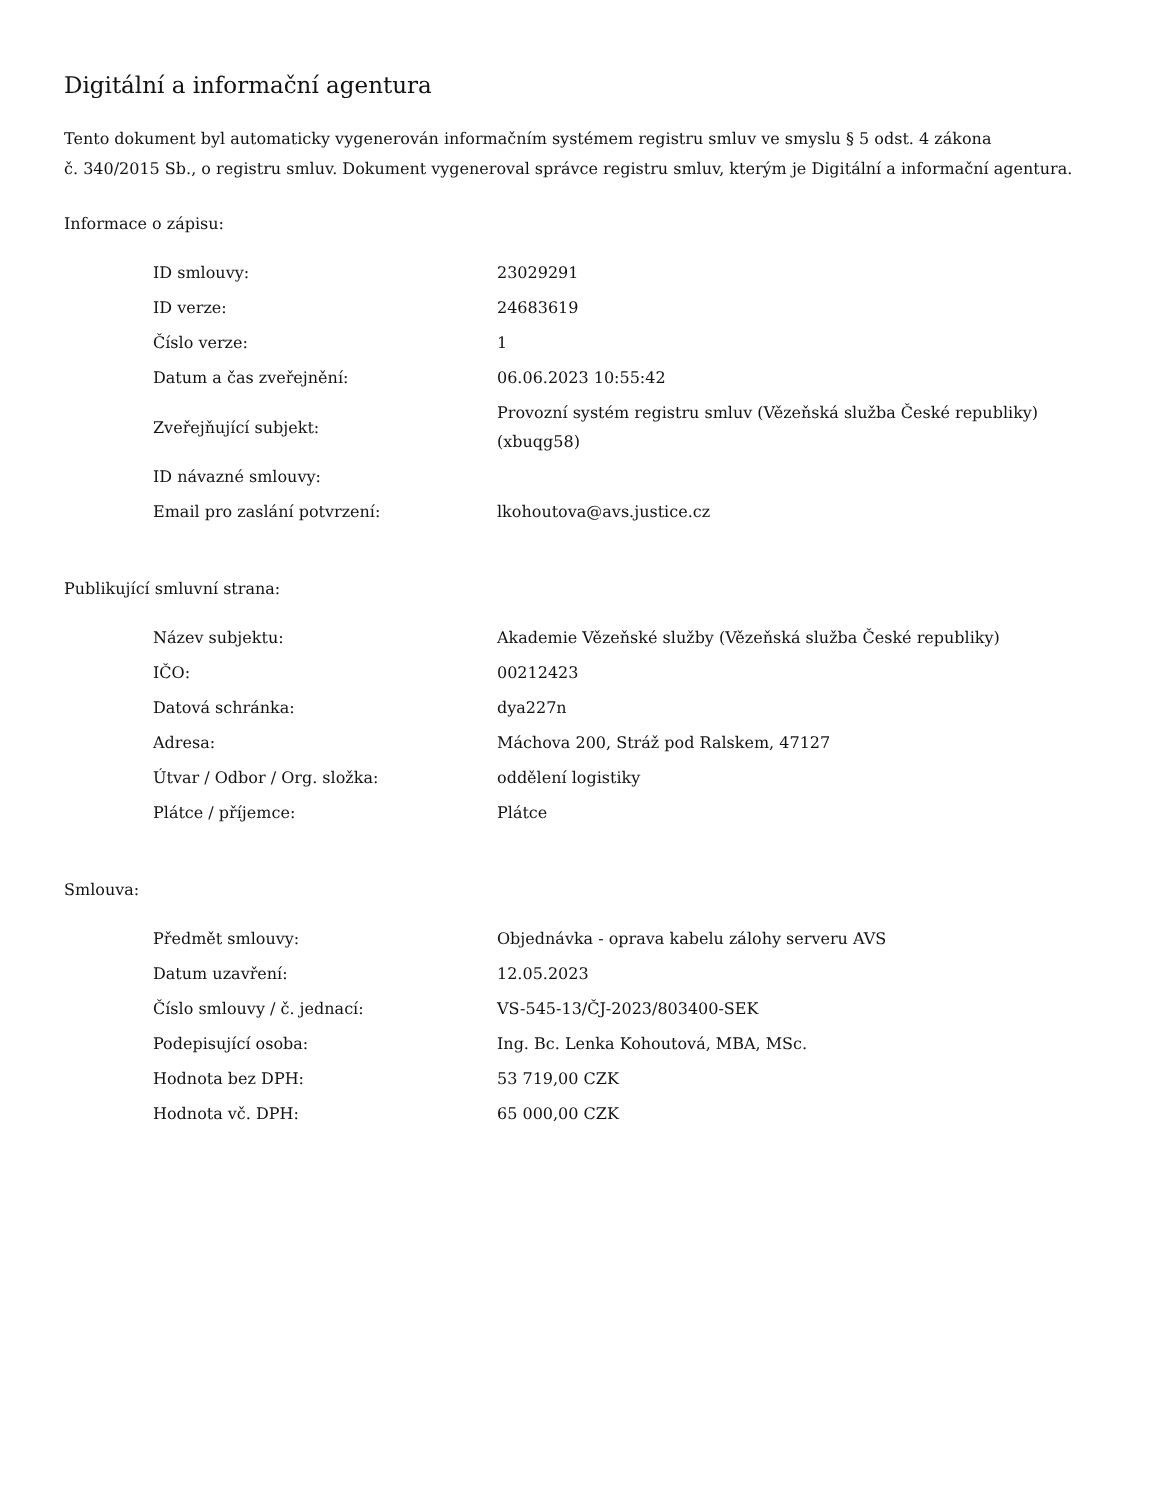Digitální a informační agentura
Tento dokument byl automaticky vygenerován informačním systémem registru smluv ve smyslu § 5 odst. 4 zákona
č. 340/2015 Sb., o registru smluv. Dokument vygeneroval správce registru smluv, kterým je Digitální a informační agentura.
Informace o zápisu:
| ID smlouvy: | 23029291 |
| ID verze: | 24683619 |
| Číslo verze: | 1 |
| Datum a čas zveřejnění: | 06.06.2023 10:55:42 |
| Zveřejňující subjekt: | Provozní systém registru smluv (Vězeňská služba České republiky) (xbuqg58) |
| ID návazné smlouvy: | |
| Email pro zaslání potvrzení: | lkohoutova@avs.justice.cz |
Publikující smluvní strana:
| Název subjektu: | Akademie Vězeňské služby (Vězeňská služba České republiky) |
| IČO: | 00212423 |
| Datová schránka: | dya227n |
| Adresa: | Máchova 200, Stráž pod Ralskem, 47127 |
| Útvar / Odbor / Org. složka: | oddělení logistiky |
| Plátce / příjemce: | Plátce |
Smlouva:
| Předmět smlouvy: | Objednávka - oprava kabelu zálohy serveru AVS |
| Datum uzavření: | 12.05.2023 |
| Číslo smlouvy / č. jednací: | VS-545-13/ČJ-2023/803400-SEK |
| Podepisující osoba: | Ing. Bc. Lenka Kohoutová, MBA, MSc. |
| Hodnota bez DPH: | 53 719,00 CZK |
| Hodnota vč. DPH: | 65 000,00 CZK |